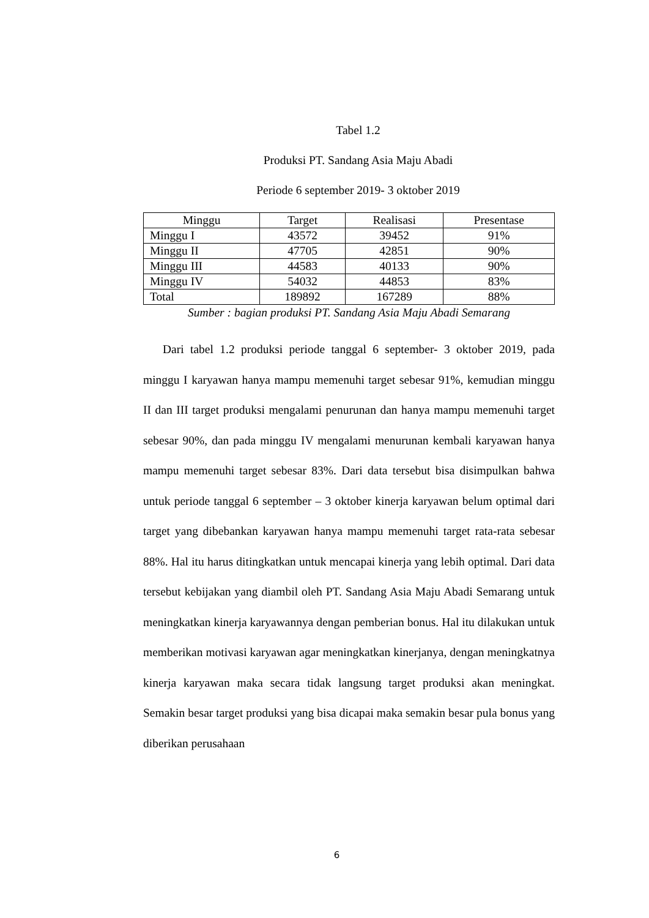Tabel 1.2
Produksi PT. Sandang Asia Maju Abadi
Periode 6 september 2019- 3 oktober 2019
| Minggu | Target | Realisasi | Presentase |
| --- | --- | --- | --- |
| Minggu I | 43572 | 39452 | 91% |
| Minggu II | 47705 | 42851 | 90% |
| Minggu III | 44583 | 40133 | 90% |
| Minggu IV | 54032 | 44853 | 83% |
| Total | 189892 | 167289 | 88% |
Sumber : bagian produksi PT. Sandang Asia Maju Abadi Semarang
Dari tabel 1.2 produksi periode tanggal 6 september- 3 oktober 2019, pada minggu I karyawan hanya mampu memenuhi target sebesar 91%, kemudian minggu II dan III target produksi mengalami penurunan dan hanya mampu memenuhi target sebesar 90%, dan pada minggu IV mengalami menurunan kembali karyawan hanya mampu memenuhi target sebesar 83%. Dari data tersebut bisa disimpulkan bahwa untuk periode tanggal 6 september – 3 oktober kinerja karyawan belum optimal dari target yang dibebankan karyawan hanya mampu memenuhi target rata-rata sebesar 88%. Hal itu harus ditingkatkan untuk mencapai kinerja yang lebih optimal. Dari data tersebut kebijakan yang diambil oleh PT. Sandang Asia Maju Abadi Semarang untuk meningkatkan kinerja karyawannya dengan pemberian bonus. Hal itu dilakukan untuk memberikan motivasi karyawan agar meningkatkan kinerjanya, dengan meningkatnya kinerja karyawan maka secara tidak langsung target produksi akan meningkat. Semakin besar target produksi yang bisa dicapai maka semakin besar pula bonus yang diberikan perusahaan
6